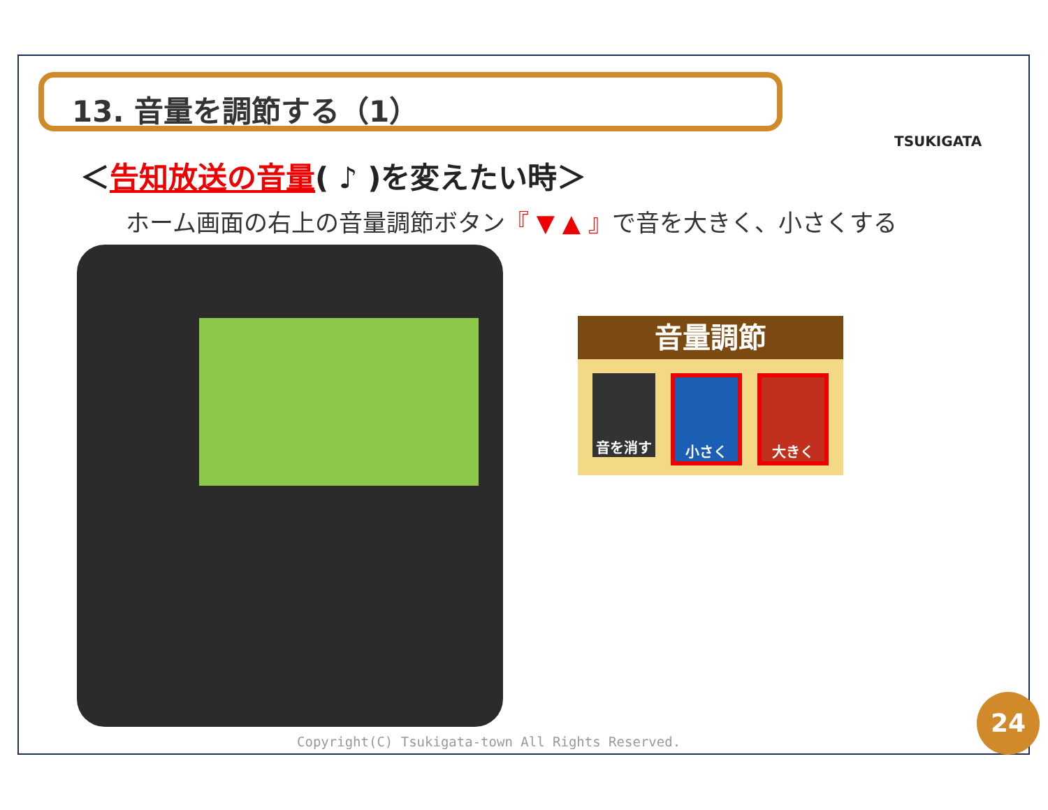13. 音量を調節する（1）
TSUKIGATA
＜告知放送の音量( ♪ )を変えたい時＞
ホーム画面の右上の音量調節ボタン『 ▼ ▲ 』で音を大きく、小さくする
音量調節
音を消す 小さく 大きく
Copyright(C) Tsukigata-town All Rights Reserved.
24